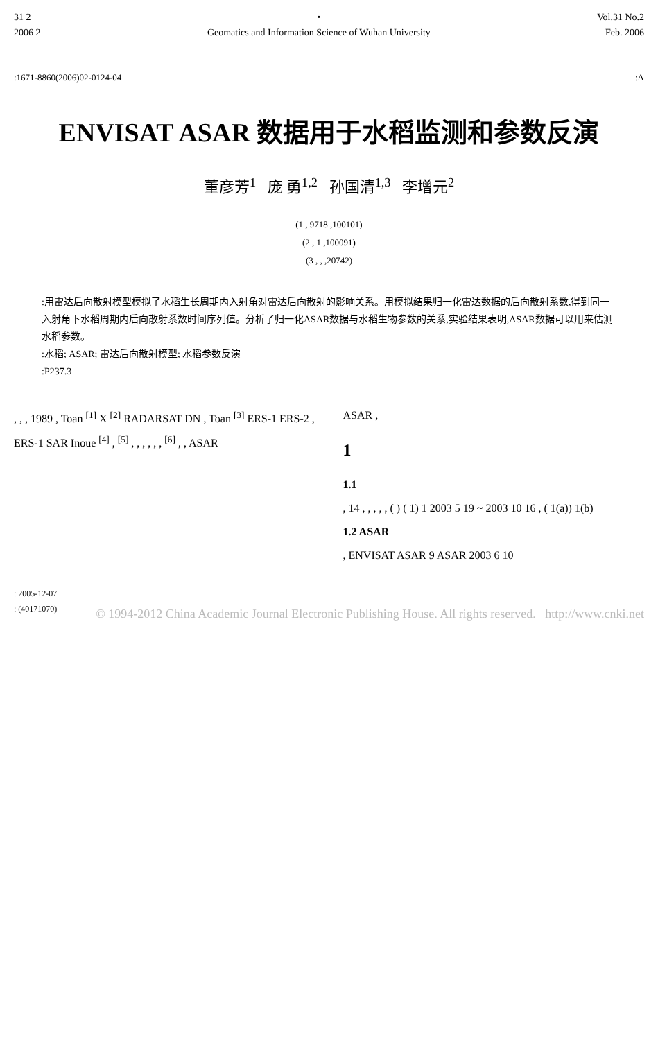31 2
2006 2
•
Geomatics and Information Science of Wuhan University
Vol.31 No.2
Feb. 2006
:1671-8860(2006)02-0124-04 :A
ENVISAT ASAR 数据用于水稻监测和参数反演
董彦芳<sup>1</sup> 庞 勇<sup>1,2</sup> 孙国清<sup>1,3</sup> 李增元<sup>2</sup>
(1 , 9718 ,100101)
(2 , 1 ,100091)
(3 , , ,20742)
:用雷达后向散射模型模拟了水稻生长周期内入射角对雷达后向散射的影响关系。用模拟结果归一化雷达数据的后向散射系数,得到同一入射角下水稻周期内后向散射系数时间序列值。分析了归一化ASAR数据与水稻生物参数的关系,实验结果表明,ASAR数据可以用来估测水稻参数。
:水稻; ASAR; 雷达后向散射模型; 水稻参数反演
:P237.3
, , , 1989 , Toan <sup>[1]</sup> X <sup>[2]</sup> RADARSAT DN , Toan <sup>[3]</sup> ERS-1 ERS-2 , ERS-1 SAR Inoue <sup>[4]</sup> , <sup>[5]</sup> , , , , , , <sup>[6]</sup> , , ASAR
ASAR ,
1
1.1
, 14 , , , , , ( ) ( 1) 1 2003 5 19 ~ 2003 10 16 , ( 1(a)) 1(b)
1.2 ASAR
, ENVISAT ASAR 9 ASAR 2003 6 10
: 2005-12-07
: (40171070)
© 1994-2012 China Academic Journal Electronic Publishing House. All rights reserved. http://www.cnki.net